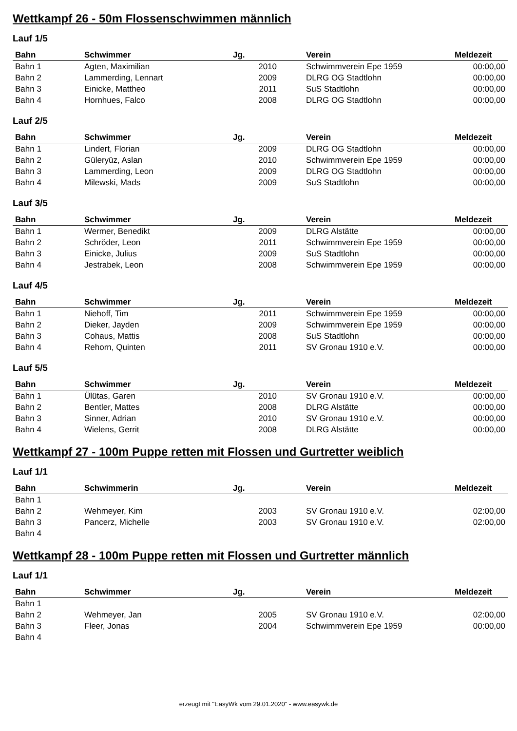Wettkampf 26 - 50m Flossenschwimmen männlich
Lauf 1/5
| Bahn | Schwimmer | Jg. | Verein | Meldezeit |
| --- | --- | --- | --- | --- |
| Bahn 1 | Agten, Maximilian | 2010 | Schwimmverein Epe 1959 | 00:00,00 |
| Bahn 2 | Lammerding, Lennart | 2009 | DLRG OG Stadtlohn | 00:00,00 |
| Bahn 3 | Einicke, Mattheo | 2011 | SuS Stadtlohn | 00:00,00 |
| Bahn 4 | Hornhues, Falco | 2008 | DLRG OG Stadtlohn | 00:00,00 |
Lauf 2/5
| Bahn | Schwimmer | Jg. | Verein | Meldezeit |
| --- | --- | --- | --- | --- |
| Bahn 1 | Lindert, Florian | 2009 | DLRG OG Stadtlohn | 00:00,00 |
| Bahn 2 | Güleryüz, Aslan | 2010 | Schwimmverein Epe 1959 | 00:00,00 |
| Bahn 3 | Lammerding, Leon | 2009 | DLRG OG Stadtlohn | 00:00,00 |
| Bahn 4 | Milewski, Mads | 2009 | SuS Stadtlohn | 00:00,00 |
Lauf 3/5
| Bahn | Schwimmer | Jg. | Verein | Meldezeit |
| --- | --- | --- | --- | --- |
| Bahn 1 | Wermer, Benedikt | 2009 | DLRG Alstätte | 00:00,00 |
| Bahn 2 | Schröder, Leon | 2011 | Schwimmverein Epe 1959 | 00:00,00 |
| Bahn 3 | Einicke, Julius | 2009 | SuS Stadtlohn | 00:00,00 |
| Bahn 4 | Jestrabek, Leon | 2008 | Schwimmverein Epe 1959 | 00:00,00 |
Lauf 4/5
| Bahn | Schwimmer | Jg. | Verein | Meldezeit |
| --- | --- | --- | --- | --- |
| Bahn 1 | Niehoff, Tim | 2011 | Schwimmverein Epe 1959 | 00:00,00 |
| Bahn 2 | Dieker, Jayden | 2009 | Schwimmverein Epe 1959 | 00:00,00 |
| Bahn 3 | Cohaus, Mattis | 2008 | SuS Stadtlohn | 00:00,00 |
| Bahn 4 | Rehorn, Quinten | 2011 | SV Gronau 1910 e.V. | 00:00,00 |
Lauf 5/5
| Bahn | Schwimmer | Jg. | Verein | Meldezeit |
| --- | --- | --- | --- | --- |
| Bahn 1 | Ülütas, Garen | 2010 | SV Gronau 1910 e.V. | 00:00,00 |
| Bahn 2 | Bentler, Mattes | 2008 | DLRG Alstätte | 00:00,00 |
| Bahn 3 | Sinner, Adrian | 2010 | SV Gronau 1910 e.V. | 00:00,00 |
| Bahn 4 | Wielens, Gerrit | 2008 | DLRG Alstätte | 00:00,00 |
Wettkampf 27 - 100m Puppe retten mit Flossen und Gurtretter weiblich
Lauf 1/1
| Bahn | Schwimmerin | Jg. | Verein | Meldezeit |
| --- | --- | --- | --- | --- |
| Bahn 1 | | | | |
| Bahn 2 | Wehmeyer, Kim | 2003 | SV Gronau 1910 e.V. | 02:00,00 |
| Bahn 3 | Pancerz, Michelle | 2003 | SV Gronau 1910 e.V. | 02:00,00 |
| Bahn 4 | | | | |
Wettkampf 28 - 100m Puppe retten mit Flossen und Gurtretter männlich
Lauf 1/1
| Bahn | Schwimmer | Jg. | Verein | Meldezeit |
| --- | --- | --- | --- | --- |
| Bahn 1 | | | | |
| Bahn 2 | Wehmeyer, Jan | 2005 | SV Gronau 1910 e.V. | 02:00,00 |
| Bahn 3 | Fleer, Jonas | 2004 | Schwimmverein Epe 1959 | 00:00,00 |
| Bahn 4 | | | | |
erzeugt mit "EasyWk vom 29.01.2020" - www.easywk.de